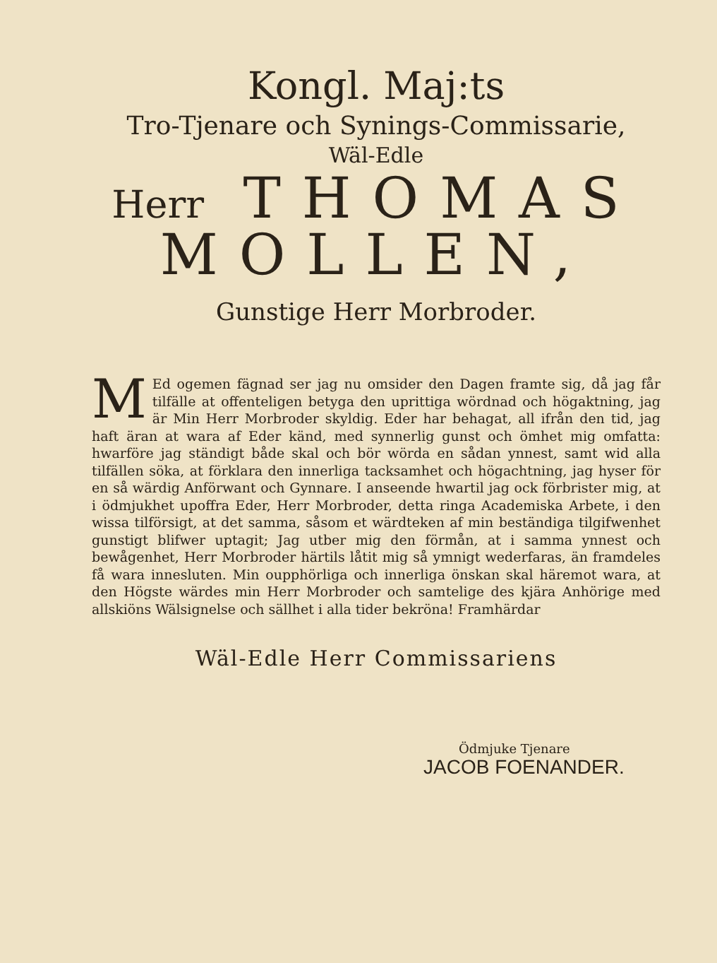Kongl. Maj:ts
Tro-Tjenare och Synings-Commissarie,
Wäl-Edle
Herr THOMAS
MOLLEN,
Gunstige Herr Morbroder.
MEd ogemen fägnad ser jag nu omsider den Dagen framte sig, då jag får tilfälle at offenteligen betyga den uprittiga wördnad och högaktning, jag är Min Herr Morbroder skyldig. Eder har behagat, all ifrån den tid, jag haft äran at wara af Eder känd, med synnerlig gunst och ömhet mig omfatta: hwarföre jag ständigt både skal och bör wörda en sådan ynnest, samt wid alla tilfällen söka, at förklara den innerliga tacksamhet och högachtning, jag hyser för en så wärdig Anförwant och Gynnare. I anseende hwartil jag ock förbrister mig, at i ödmjukhet upoffra Eder, Herr Morbroder, detta ringa Academiska Arbete, i den wissa tilförsigt, at det samma, såsom et wärdteken af min beständiga tilgifwenhet gunstigt blifwer uptagit; Jag utber mig den förmån, at i samma ynnest och bewågenhet, Herr Morbroder härtils låtit mig så ymnigt wederfaras, än framdeles få wara innesluten. Min oupphörliga och innerliga önskan skal häremot wara, at den Högste wärdes min Herr Morbroder och samtelige des kjära Anhörige med allskiöns Wälsignelse och sällhet i alla tider bekröna! Framhärdar
Wäl-Edle Herr Commissariens
Ödmjuke Tjenare
JACOB FOENANDER.